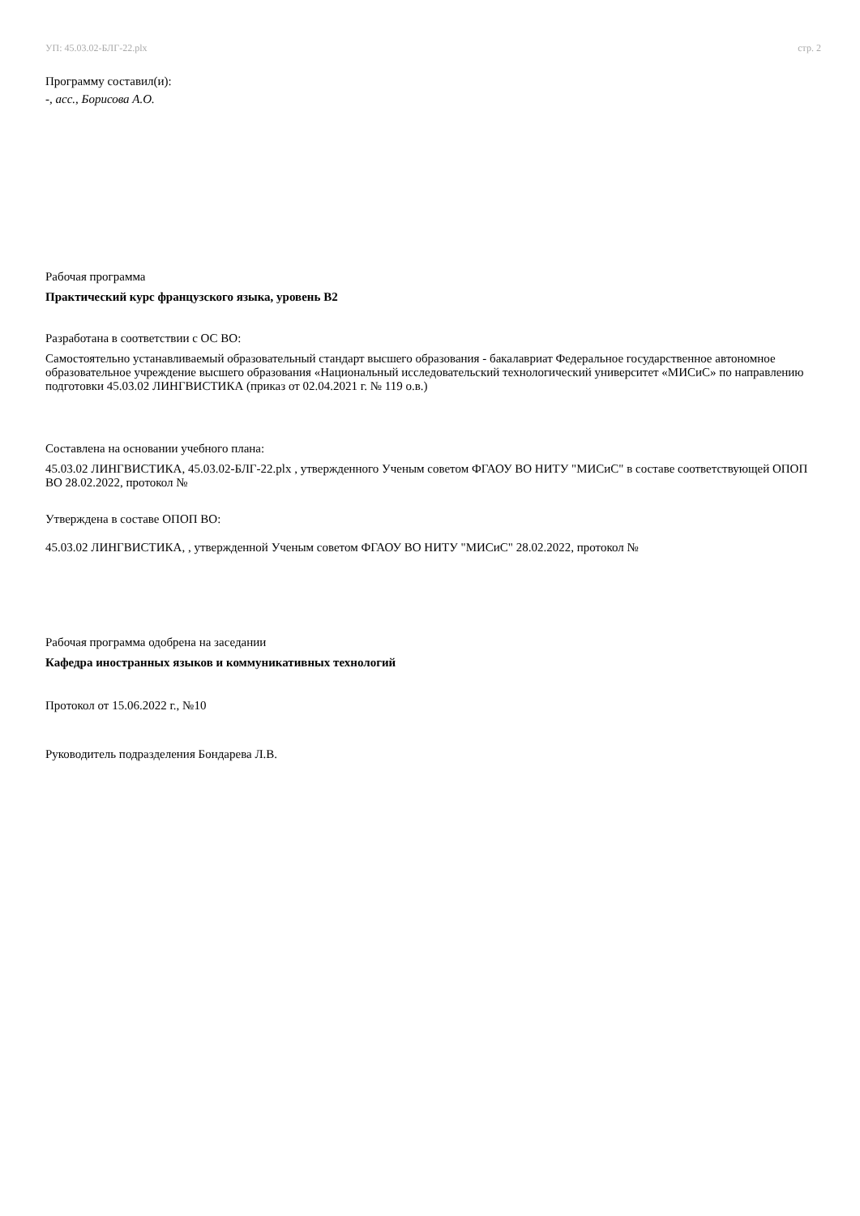УП: 45.03.02-БЛГ-22.plx стр. 2
Программу составил(и):
-, асс., Борисова А.О.
Рабочая программа
Практический курс французского языка, уровень B2
Разработана в соответствии с ОС ВО:
Самостоятельно устанавливаемый образовательный стандарт высшего образования - бакалавриат Федеральное государственное автономное образовательное учреждение высшего образования «Национальный исследовательский технологический университет «МИСиС» по направлению подготовки 45.03.02 ЛИНГВИСТИКА (приказ от 02.04.2021 г. № 119 о.в.)
Составлена на основании учебного плана:
45.03.02 ЛИНГВИСТИКА, 45.03.02-БЛГ-22.plx , утвержденного Ученым советом ФГАОУ ВО НИТУ "МИСиС" в составе соответствующей ОПОП ВО 28.02.2022, протокол №
Утверждена в составе ОПОП ВО:
45.03.02 ЛИНГВИСТИКА, , утвержденной Ученым советом ФГАОУ ВО НИТУ "МИСиС" 28.02.2022, протокол №
Рабочая программа одобрена на заседании
Кафедра иностранных языков и коммуникативных технологий
Протокол от 15.06.2022 г., №10
Руководитель подразделения Бондарева Л.В.